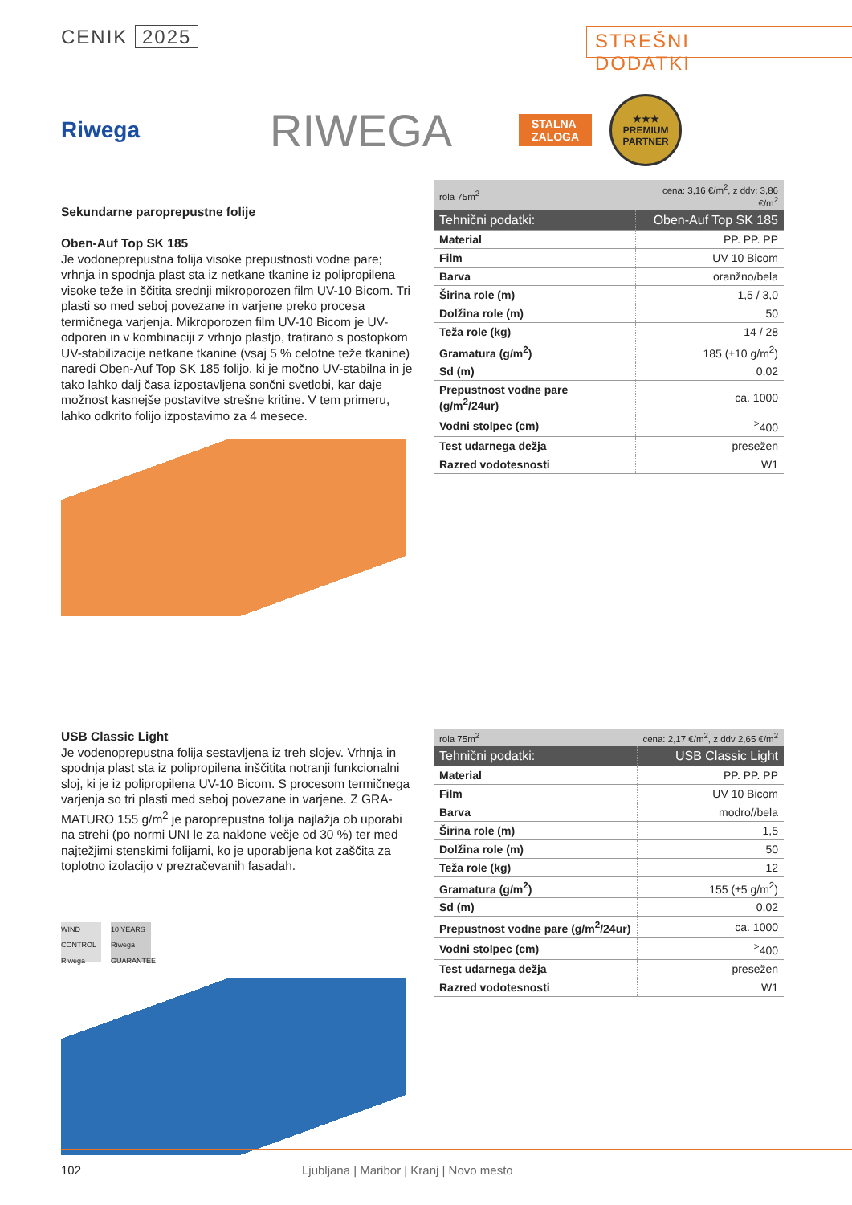CENIK 2025
STREŠNI DODATKI
Riwega
RIWEGA
STALNA
ZALOGA
★★★
PREMIUM
PARTNER
Sekundarne paroprepustne folije
Oben-Auf Top SK 185
Je vodoneprepustna folija visoke prepustnosti vodne pare; vrhnja in spodnja plast sta iz netkane tkanine iz polipropilena visoke teže in ščitita srednji mikroporozen film UV-10 Bicom. Tri plasti so med seboj povezane in varjene preko procesa termičnega varjenja. Mikroporozen film UV-10 Bicom je UV-odporen in v kombinaciji z vrhnjo plastjo, tratirano s postopkom UV-stabilizacije netkane tkanine (vsaj 5 % celotne teže tkanine) naredi Oben-Auf Top SK 185 folijo, ki je močno UV-stabilna in je tako lahko dalj časa izpostavljena sončni svetlobi, kar daje možnost kasnejše postavitve strešne kritine. V tem primeru, lahko odkrito folijo izpostavimo za 4 mesece.
| rola 75m<sup>2</sup> | cena: 3,16 €/m<sup>2</sup>, z ddv: 3,86 €/m<sup>2</sup> |
| Tehnični podatki: | Oben-Auf Top SK 185 |
| Material | PP. PP. PP |
| Film | UV 10 Bicom |
| Barva | oranžno/bela |
| Širina role (m) | 1,5 / 3,0 |
| Dolžina role (m) | 50 |
| Teža role (kg) | 14 / 28 |
| Gramatura (g/m<sup>2</sup>) | 185 (±10 g/m<sup>2</sup>) |
| Sd (m) | 0,02 |
| Prepustnost vodne pare (g/m<sup>2</sup>/24ur) | ca. 1000 |
| Vodni stolpec (cm) | <sup>></sup>400 |
| Test udarnega dežja | presežen |
| Razred vodotesnosti | W1 |
USB Classic Light
Je vodenoprepustna folija sestavljena iz treh slojev. Vrhnja in spodnja plast sta iz polipropilena inščitita notranji funkcionalni sloj, ki je iz polipropilena UV-10 Bicom. S procesom termičnega varjenja so tri plasti med seboj povezane in varjene. Z GRA-MATURO 155 g/m<sup>2</sup> je paroprepustna folija najlažja ob uporabi na strehi (po normi UNI le za naklone večje od 30 %) ter med najtežjimi stenskimi folijami, ko je uporabljena kot zaščita za toplotno izolacijo v prezračevanih fasadah.
WIND CONTROL Riwega
10 YEARS Riwega GUARANTEE
| rola 75m<sup>2</sup> | cena: 2,17 €/m<sup>2</sup>, z ddv 2,65 €/m<sup>2</sup> |
| Tehnični podatki: | USB Classic Light |
| Material | PP. PP. PP |
| Film | UV 10 Bicom |
| Barva | modro//bela |
| Širina role (m) | 1,5 |
| Dolžina role (m) | 50 |
| Teža role (kg) | 12 |
| Gramatura (g/m<sup>2</sup>) | 155 (±5 g/m<sup>2</sup>) |
| Sd (m) | 0,02 |
| Prepustnost vodne pare (g/m<sup>2</sup>/24ur) | ca. 1000 |
| Vodni stolpec (cm) | <sup>></sup>400 |
| Test udarnega dežja | presežen |
| Razred vodotesnosti | W1 |
102 Ljubljana | Maribor | Kranj | Novo mesto